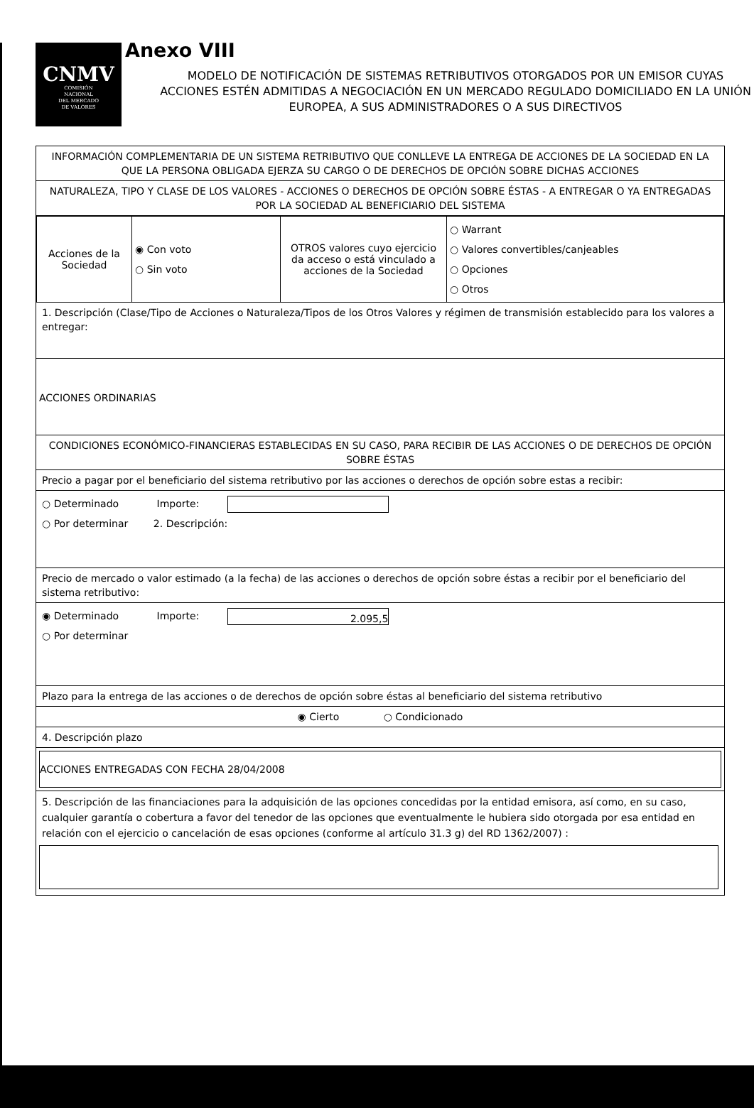CNMV
COMISIÓN
NACIONAL
DEL MERCADO
DE VALORES
Anexo VIII
MODELO DE NOTIFICACIÓN DE SISTEMAS RETRIBUTIVOS OTORGADOS POR UN EMISOR CUYAS ACCIONES ESTÉN ADMITIDAS A NEGOCIACIÓN EN UN MERCADO REGULADO DOMICILIADO EN LA UNIÓN EUROPEA, A SUS ADMINISTRADORES O A SUS DIRECTIVOS
INFORMACIÓN COMPLEMENTARIA DE UN SISTEMA RETRIBUTIVO QUE CONLLEVE LA ENTREGA DE ACCIONES DE LA SOCIEDAD EN LA QUE LA PERSONA OBLIGADA EJERZA SU CARGO O DE DERECHOS DE OPCIÓN SOBRE DICHAS ACCIONES
NATURALEZA, TIPO Y CLASE DE LOS VALORES - ACCIONES O DERECHOS DE OPCIÓN SOBRE ÉSTAS - A ENTREGAR O YA ENTREGADAS POR LA SOCIEDAD AL BENEFICIARIO DEL SISTEMA
| Acciones de la Sociedad | ◉ Con voto ○ Sin voto | OTROS valores cuyo ejercicio da acceso o está vinculado a acciones de la Sociedad | ○ Warrant ○ Valores convertibles/canjeables ○ Opciones ○ Otros |
1. Descripción (Clase/Tipo de Acciones o Naturaleza/Tipos de los Otros Valores y régimen de transmisión establecido para los valores a entregar:
ACCIONES ORDINARIAS
CONDICIONES ECONÓMICO-FINANCIERAS ESTABLECIDAS EN SU CASO, PARA RECIBIR DE LAS ACCIONES O DE DERECHOS DE OPCIÓN SOBRE ÉSTAS
Precio a pagar por el beneficiario del sistema retributivo por las acciones o derechos de opción sobre estas a recibir:
○ Determinado Importe:
○ Por determinar 2. Descripción:
Precio de mercado o valor estimado (a la fecha) de las acciones o derechos de opción sobre éstas a recibir por el beneficiario del sistema retributivo:
◉ Determinado Importe: 2.095,5
○ Por determinar
Plazo para la entrega de las acciones o de derechos de opción sobre éstas al beneficiario del sistema retributivo
◉ Cierto ○ Condicionado
4. Descripción plazo
ACCIONES ENTREGADAS CON FECHA 28/04/2008
5. Descripción de las financiaciones para la adquisición de las opciones concedidas por la entidad emisora, así como, en su caso, cualquier garantía o cobertura a favor del tenedor de las opciones que eventualmente le hubiera sido otorgada por esa entidad en relación con el ejercicio o cancelación de esas opciones (conforme al artículo 31.3 g) del RD 1362/2007) :